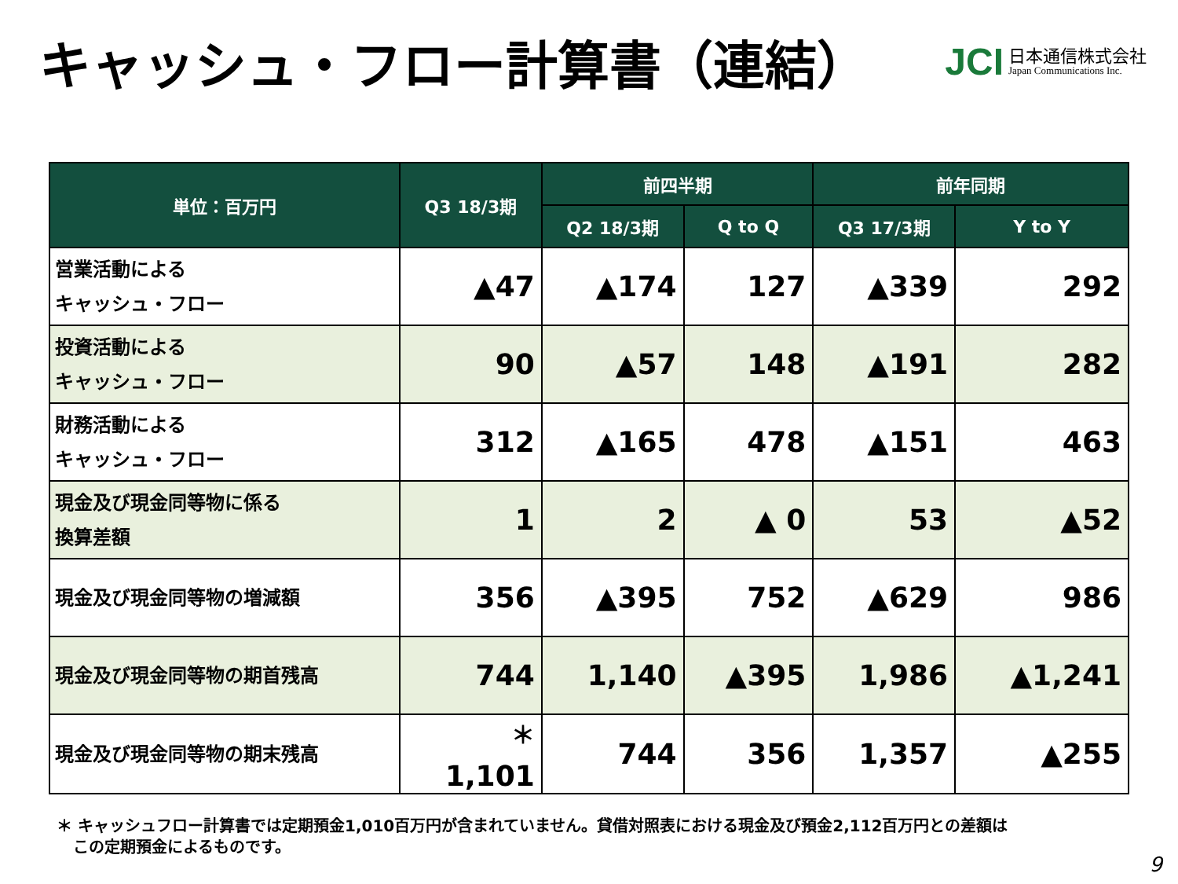キャッシュ・フロー計算書（連結）
JCI
日本通信株式会社
Japan Communications Inc.
| 単位：百万円 | Q3 18/3期 | 前四半期 | | 前年同期 | |
| --- | --- | --- | --- | --- | --- |
| | | Q2 18/3期 | Q to Q | Q3 17/3期 | Y to Y |
| 営業活動による キャッシュ・フロー | ▲47 | ▲174 | 127 | ▲339 | 292 |
| 投資活動による キャッシュ・フロー | 90 | ▲57 | 148 | ▲191 | 282 |
| 財務活動による キャッシュ・フロー | 312 | ▲165 | 478 | ▲151 | 463 |
| 現金及び現金同等物に係る 換算差額 | 1 | 2 | ▲ 0 | 53 | ▲52 |
| 現金及び現金同等物の増減額 | 356 | ▲395 | 752 | ▲629 | 986 |
| 現金及び現金同等物の期首残高 | 744 | 1,140 | ▲395 | 1,986 | ▲1,241 |
| 現金及び現金同等物の期末残高 | <sup>＊</sup> 1,101 | 744 | 356 | 1,357 | ▲255 |
＊ キャッシュフロー計算書では定期預金1,010百万円が含まれていません。貸借対照表における現金及び預金2,112百万円との差額は
この定期預金によるものです。
9